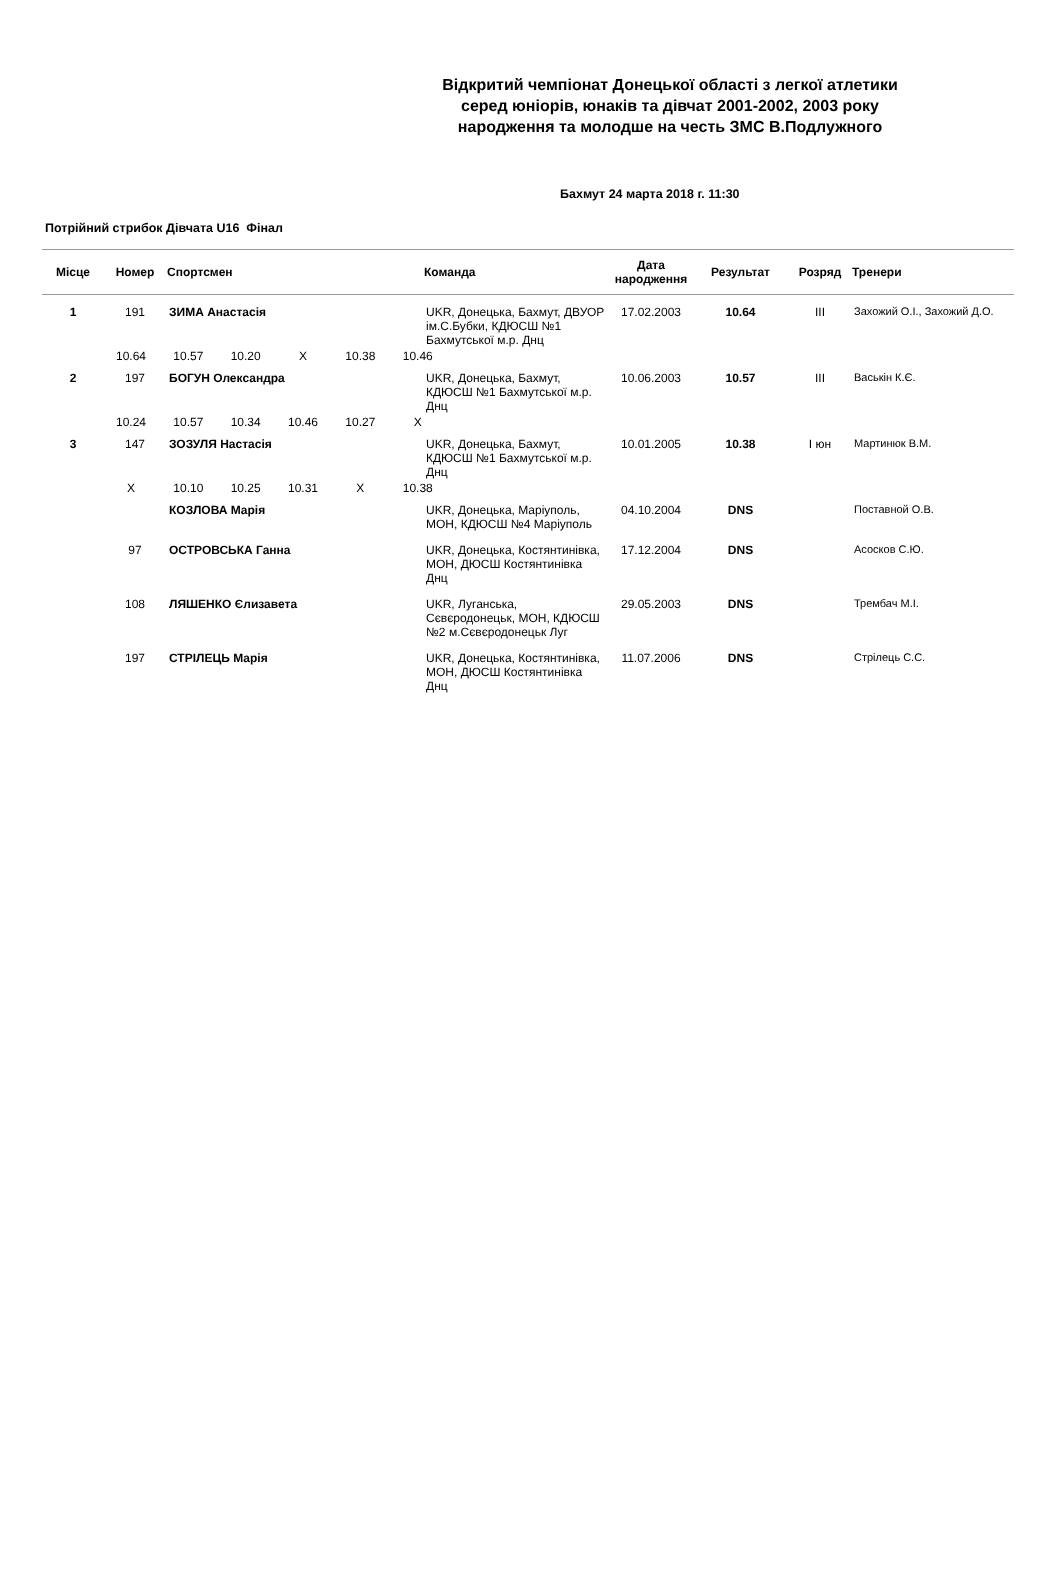Відкритий чемпіонат Донецької області з легкої атлетики
серед юніорів, юнаків та дівчат 2001-2002, 2003 року
народження та молодше на честь ЗМС В.Подлужного
Бахмут 24 марта 2018 г. 11:30
Потрійний стрибок Дівчата U16 Фінал
| Місце | Номер | Спортсмен | Команда | Дата народження | Результат | Розряд | Тренери |
| --- | --- | --- | --- | --- | --- | --- | --- |
| 1 | 191 | ЗИМА Анастасія | UKR, Донецька, Бахмут, ДВУОР ім.С.Бубки, КДЮСШ №1 Бахмутської м.р. Днц | 17.02.2003 | 10.64 | III | Захожий О.І., Захожий Д.О. |
| | 10.64 10.57 10.20 X 10.38 10.46 | | | | | | |
| 2 | 197 | БОГУН Олександра | UKR, Донецька, Бахмут, КДЮСШ №1 Бахмутської м.р. Днц | 10.06.2003 | 10.57 | III | Васькін К.Є. |
| | 10.24 10.57 10.34 10.46 10.27 X | | | | | | |
| 3 | 147 | ЗОЗУЛЯ Настасія | UKR, Донецька, Бахмут, КДЮСШ №1 Бахмутської м.р. Днц | 10.01.2005 | 10.38 | І юн | Мартинюк В.М. |
| | X 10.10 10.25 10.31 X 10.38 | | | | | | |
| | | КОЗЛОВА Марія | UKR, Донецька, Маріуполь, МОН, КДЮСШ №4 Маріуполь | 04.10.2004 | DNS | | Поставной О.В. |
| | 97 | ОСТРОВСЬКА Ганна | UKR, Донецька, Костянтинівка, МОН, ДЮСШ Костянтинівка Днц | 17.12.2004 | DNS | | Асосков С.Ю. |
| | 108 | ЛЯШЕНКО Єлизавета | UKR, Луганська, Сєвєродонецьк, МОН, КДЮСШ №2 м.Сєвєродонецьк Луг | 29.05.2003 | DNS | | Трембач М.І. |
| | 197 | СТРІЛЕЦЬ Марія | UKR, Донецька, Костянтинівка, МОН, ДЮСШ Костянтинівка Днц | 11.07.2006 | DNS | | Стрілець С.С. |